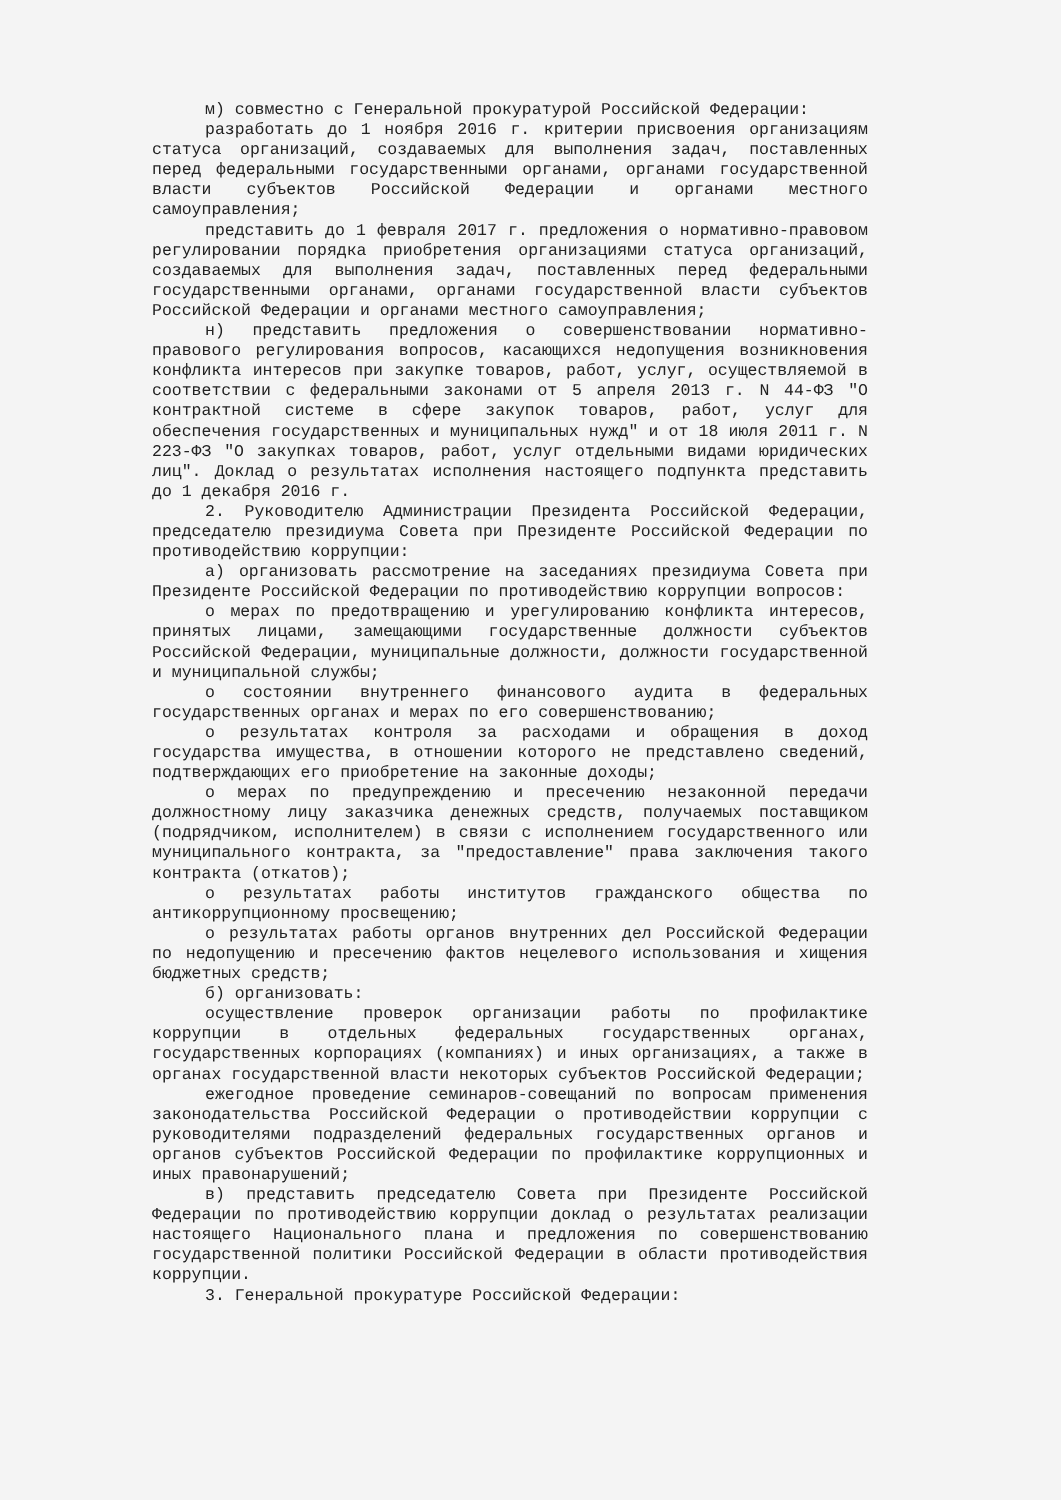м) совместно с Генеральной прокуратурой Российской Федерации:
разработать до 1 ноября 2016 г. критерии присвоения организациям статуса организаций, создаваемых для выполнения задач, поставленных перед федеральными государственными органами, органами государственной власти субъектов Российской Федерации и органами местного самоуправления;
представить до 1 февраля 2017 г. предложения о нормативно-правовом регулировании порядка приобретения организациями статуса организаций, создаваемых для выполнения задач, поставленных перед федеральными государственными органами, органами государственной власти субъектов Российской Федерации и органами местного самоуправления;
н) представить предложения о совершенствовании нормативно-правового регулирования вопросов, касающихся недопущения возникновения конфликта интересов при закупке товаров, работ, услуг, осуществляемой в соответствии с федеральными законами от 5 апреля 2013 г. N 44-ФЗ "О контрактной системе в сфере закупок товаров, работ, услуг для обеспечения государственных и муниципальных нужд" и от 18 июля 2011 г. N 223-ФЗ "О закупках товаров, работ, услуг отдельными видами юридических лиц". Доклад о результатах исполнения настоящего подпункта представить до 1 декабря 2016 г.
2. Руководителю Администрации Президента Российской Федерации, председателю президиума Совета при Президенте Российской Федерации по противодействию коррупции:
а) организовать рассмотрение на заседаниях президиума Совета при Президенте Российской Федерации по противодействию коррупции вопросов:
о мерах по предотвращению и урегулированию конфликта интересов, принятых лицами, замещающими государственные должности субъектов Российской Федерации, муниципальные должности, должности государственной и муниципальной службы;
о состоянии внутреннего финансового аудита в федеральных государственных органах и мерах по его совершенствованию;
о результатах контроля за расходами и обращения в доход государства имущества, в отношении которого не представлено сведений, подтверждающих его приобретение на законные доходы;
о мерах по предупреждению и пресечению незаконной передачи должностному лицу заказчика денежных средств, получаемых поставщиком (подрядчиком, исполнителем) в связи с исполнением государственного или муниципального контракта, за "предоставление" права заключения такого контракта (откатов);
о результатах работы институтов гражданского общества по антикоррупционному просвещению;
о результатах работы органов внутренних дел Российской Федерации по недопущению и пресечению фактов нецелевого использования и хищения бюджетных средств;
б) организовать:
осуществление проверок организации работы по профилактике коррупции в отдельных федеральных государственных органах, государственных корпорациях (компаниях) и иных организациях, а также в органах государственной власти некоторых субъектов Российской Федерации;
ежегодное проведение семинаров-совещаний по вопросам применения законодательства Российской Федерации о противодействии коррупции с руководителями подразделений федеральных государственных органов и органов субъектов Российской Федерации по профилактике коррупционных и иных правонарушений;
в) представить председателю Совета при Президенте Российской Федерации по противодействию коррупции доклад о результатах реализации настоящего Национального плана и предложения по совершенствованию государственной политики Российской Федерации в области противодействия коррупции.
3. Генеральной прокуратуре Российской Федерации: